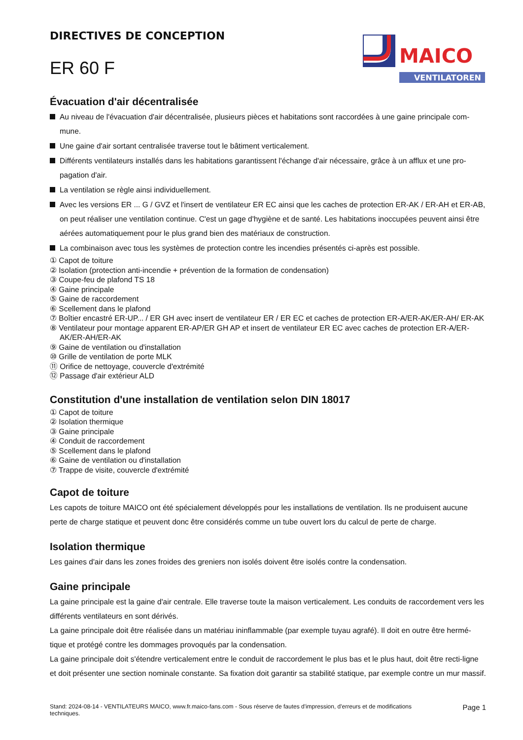DIRECTIVES DE CONCEPTION
ER 60 F
MAICO
VENTILATOREN
Évacuation d'air décentralisée
Au niveau de l'évacuation d'air décentralisée, plusieurs pièces et habitations sont raccordées à une gaine principale com-mune.
Une gaine d'air sortant centralisée traverse tout le bâtiment verticalement.
Différents ventilateurs installés dans les habitations garantissent l'échange d'air nécessaire, grâce à un afflux et une pro-pagation d'air.
La ventilation se règle ainsi individuellement.
Avec les versions ER ... G / GVZ et l'insert de ventilateur ER EC ainsi que les caches de protection ER-AK / ER-AH et ER-AB, on peut réaliser une ventilation continue. C'est un gage d'hygiène et de santé. Les habitations inoccupées peuvent ainsi être aérées automatiquement pour le plus grand bien des matériaux de construction.
La combinaison avec tous les systèmes de protection contre les incendies présentés ci-après est possible.
① Capot de toiture
② Isolation (protection anti-incendie + prévention de la formation de condensation)
③ Coupe-feu de plafond TS 18
④ Gaine principale
⑤ Gaine de raccordement
⑥ Scellement dans le plafond
⑦ Boîtier encastré ER-UP... / ER GH avec insert de ventilateur ER / ER EC et caches de protection ER-A/ER-AK/ER-AH/ ER-AK
⑧ Ventilateur pour montage apparent ER-AP/ER GH AP et insert de ventilateur ER EC avec caches de protection ER-A/ER-AK/ER-AH/ER-AK
⑨ Gaine de ventilation ou d'installation
⑩ Grille de ventilation de porte MLK
⑪ Orifice de nettoyage, couvercle d'extrémité
⑫ Passage d'air extérieur ALD
Constitution d'une installation de ventilation selon DIN 18017
① Capot de toiture
② Isolation thermique
③ Gaine principale
④ Conduit de raccordement
⑤ Scellement dans le plafond
⑥ Gaine de ventilation ou d'installation
⑦ Trappe de visite, couvercle d'extrémité
Capot de toiture
Les capots de toiture MAICO ont été spécialement développés pour les installations de ventilation. Ils ne produisent aucune perte de charge statique et peuvent donc être considérés comme un tube ouvert lors du calcul de perte de charge.
Isolation thermique
Les gaines d'air dans les zones froides des greniers non isolés doivent être isolés contre la condensation.
Gaine principale
La gaine principale est la gaine d'air centrale. Elle traverse toute la maison verticalement. Les conduits de raccordement vers les différents ventilateurs en sont dérivés.
La gaine principale doit être réalisée dans un matériau ininflammable (par exemple tuyau agrafé). Il doit en outre être hermé-tique et protégé contre les dommages provoqués par la condensation.
La gaine principale doit s'étendre verticalement entre le conduit de raccordement le plus bas et le plus haut, doit être recti-ligne et doit présenter une section nominale constante. Sa fixation doit garantir sa stabilité statique, par exemple contre un mur massif.
Stand: 2024-08-14 - VENTILATEURS MAICO, www.fr.maico-fans.com - Sous réserve de fautes d'impression, d'erreurs et de modifications
techniques.
Page 1